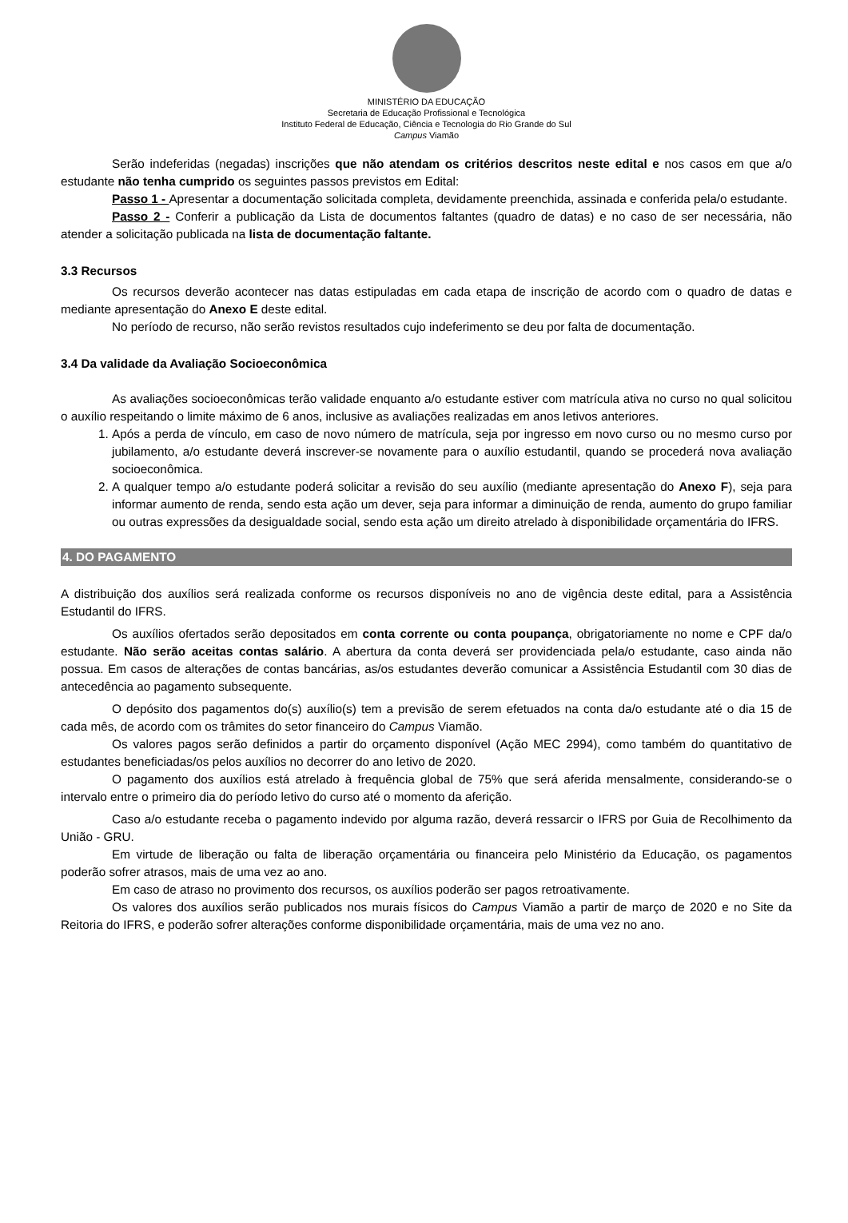MINISTÉRIO DA EDUCAÇÃO
Secretaria de Educação Profissional e Tecnológica
Instituto Federal de Educação, Ciência e Tecnologia do Rio Grande do Sul
Campus Viamão
Serão indeferidas (negadas) inscrições que não atendam os critérios descritos neste edital e nos casos em que a/o estudante não tenha cumprido os seguintes passos previstos em Edital:
Passo 1 - Apresentar a documentação solicitada completa, devidamente preenchida, assinada e conferida pela/o estudante.
Passo 2 - Conferir a publicação da Lista de documentos faltantes (quadro de datas) e no caso de ser necessária, não atender a solicitação publicada na lista de documentação faltante.
3.3 Recursos
Os recursos deverão acontecer nas datas estipuladas em cada etapa de inscrição de acordo com o quadro de datas e mediante apresentação do Anexo E deste edital.
No período de recurso, não serão revistos resultados cujo indeferimento se deu por falta de documentação.
3.4 Da validade da Avaliação Socioeconômica
As avaliações socioeconômicas terão validade enquanto a/o estudante estiver com matrícula ativa no curso no qual solicitou o auxílio respeitando o limite máximo de 6 anos, inclusive as avaliações realizadas em anos letivos anteriores.
1. Após a perda de vínculo, em caso de novo número de matrícula, seja por ingresso em novo curso ou no mesmo curso por jubilamento, a/o estudante deverá inscrever-se novamente para o auxílio estudantil, quando se procederá nova avaliação socioeconômica.
2. A qualquer tempo a/o estudante poderá solicitar a revisão do seu auxílio (mediante apresentação do Anexo F), seja para informar aumento de renda, sendo esta ação um dever, seja para informar a diminuição de renda, aumento do grupo familiar ou outras expressões da desigualdade social, sendo esta ação um direito atrelado à disponibilidade orçamentária do IFRS.
4. DO PAGAMENTO
A distribuição dos auxílios será realizada conforme os recursos disponíveis no ano de vigência deste edital, para a Assistência Estudantil do IFRS.
Os auxílios ofertados serão depositados em conta corrente ou conta poupança, obrigatoriamente no nome e CPF da/o estudante. Não serão aceitas contas salário. A abertura da conta deverá ser providenciada pela/o estudante, caso ainda não possua. Em casos de alterações de contas bancárias, as/os estudantes deverão comunicar a Assistência Estudantil com 30 dias de antecedência ao pagamento subsequente.
O depósito dos pagamentos do(s) auxílio(s) tem a previsão de serem efetuados na conta da/o estudante até o dia 15 de cada mês, de acordo com os trâmites do setor financeiro do Campus Viamão.
Os valores pagos serão definidos a partir do orçamento disponível (Ação MEC 2994), como também do quantitativo de estudantes beneficiadas/os pelos auxílios no decorrer do ano letivo de 2020.
O pagamento dos auxílios está atrelado à frequência global de 75% que será aferida mensalmente, considerando-se o intervalo entre o primeiro dia do período letivo do curso até o momento da aferição.
Caso a/o estudante receba o pagamento indevido por alguma razão, deverá ressarcir o IFRS por Guia de Recolhimento da União - GRU.
Em virtude de liberação ou falta de liberação orçamentária ou financeira pelo Ministério da Educação, os pagamentos poderão sofrer atrasos, mais de uma vez ao ano.
Em caso de atraso no provimento dos recursos, os auxílios poderão ser pagos retroativamente.
Os valores dos auxílios serão publicados nos murais físicos do Campus Viamão a partir de março de 2020 e no Site da Reitoria do IFRS, e poderão sofrer alterações conforme disponibilidade orçamentária, mais de uma vez no ano.